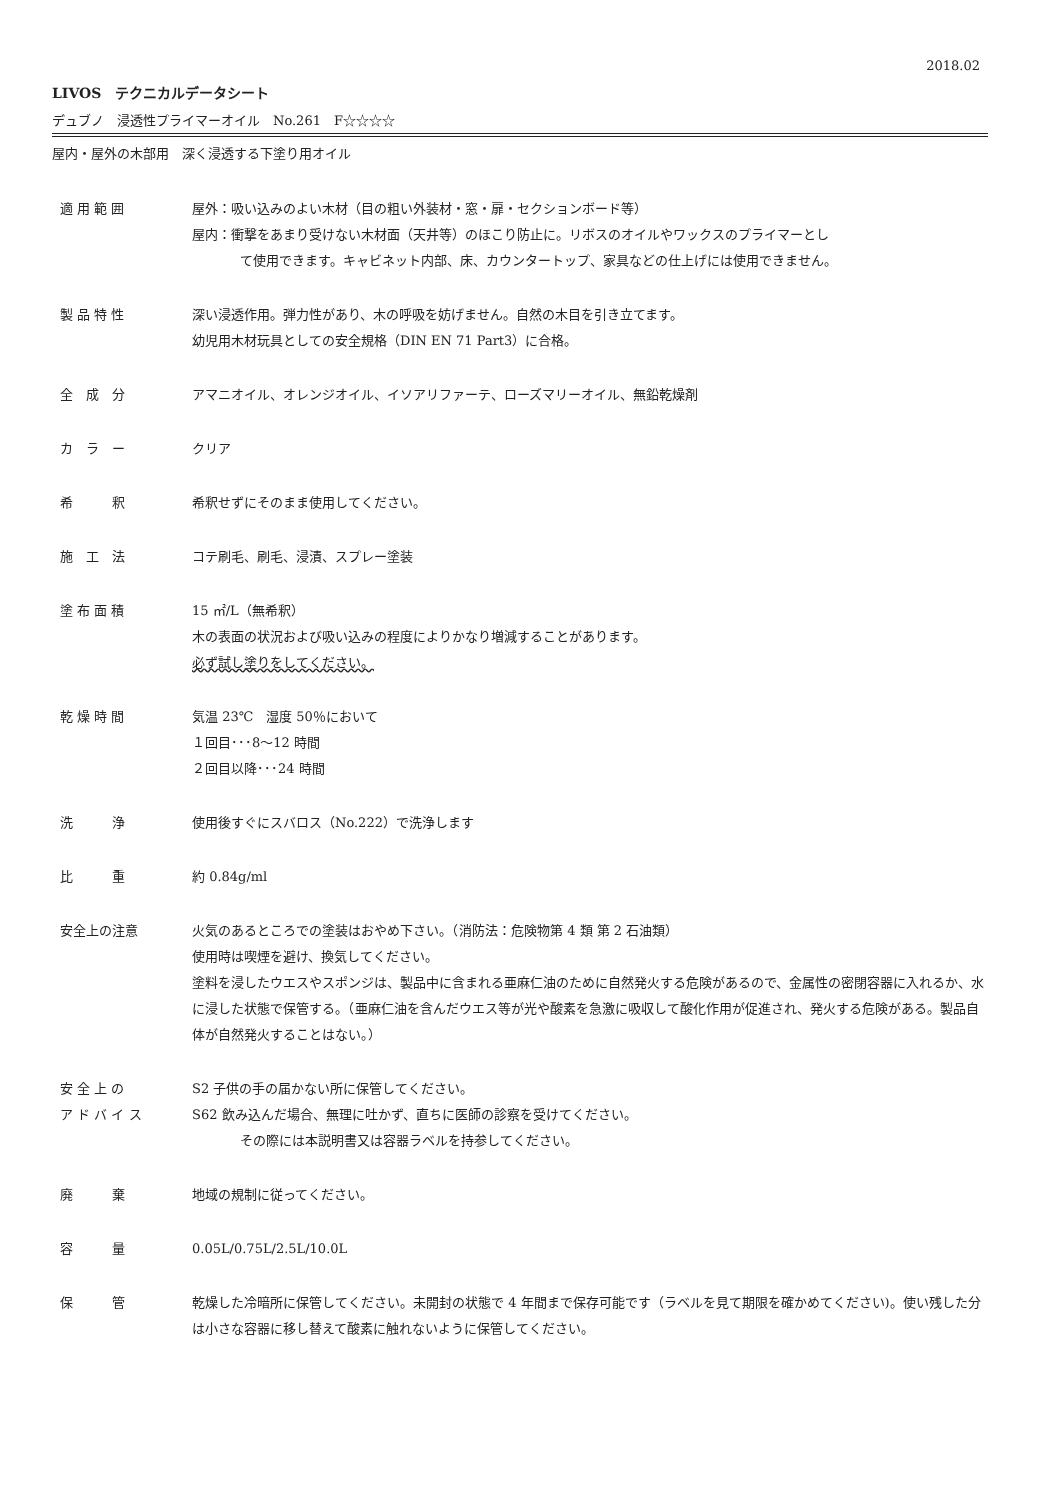2018.02
LIVOS　テクニカルデータシート
デュブノ　浸透性プライマーオイル　No.261　F☆☆☆☆
屋内・屋外の木部用　深く浸透する下塗り用オイル
適 用 範 囲 屋外：吸い込みのよい木材（目の粗い外装材・窓・扉・セクションボード等）
屋内：衝撃をあまり受けない木材面（天井等）のほこり防止に。リボスのオイルやワックスのプライマーとし
て使用できます。キャビネット内部、床、カウンタートップ、家具などの仕上げには使用できません。
製 品 特 性 深い浸透作用。弾力性があり、木の呼吸を妨げません。自然の木目を引き立てます。
幼児用木材玩具としての安全規格（DIN EN 71 Part3）に合格。
全　成　分 アマニオイル、オレンジオイル、イソアリファーテ、ローズマリーオイル、無鉛乾燥剤
カ　ラ　ー クリア
希　　　釈 希釈せずにそのまま使用してください。
施　工　法 コテ刷毛、刷毛、浸漬、スプレー塗装
塗 布 面 積 15 ㎡/L（無希釈）
木の表面の状況および吸い込みの程度によりかなり増減することがあります。
必ず試し塗りをしてください。
乾 燥 時 間 気温 23℃　湿度 50％において
１回目･･･8～12 時間
２回目以降･･･24 時間
洗　　　浄 使用後すぐにスバロス（No.222）で洗浄します
比　　　重 約 0.84g/ml
安全上の注意 火気のあるところでの塗装はおやめ下さい。（消防法：危険物第 4 類 第 2 石油類）
使用時は喫煙を避け、換気してください。
塗料を浸したウエスやスポンジは、製品中に含まれる亜麻仁油のために自然発火する危険があるので、金属性の密閉容器に入れるか、水に浸した状態で保管する。（亜麻仁油を含んだウエス等が光や酸素を急激に吸収して酸化作用が促進され、発火する危険がある。製品自体が自然発火することはない。）
安 全 上 の
ア ド バ イ ス
S2 子供の手の届かない所に保管してください。
S62 飲み込んだ場合、無理に吐かず、直ちに医師の診察を受けてください。
その際には本説明書又は容器ラベルを持参してください。
廃　　　棄 地域の規制に従ってください。
容　　　量 0.05L/0.75L/2.5L/10.0L
保　　　管 乾燥した冷暗所に保管してください。未開封の状態で 4 年間まで保存可能です（ラベルを見て期限を確かめてください)。使い残した分は小さな容器に移し替えて酸素に触れないように保管してください。